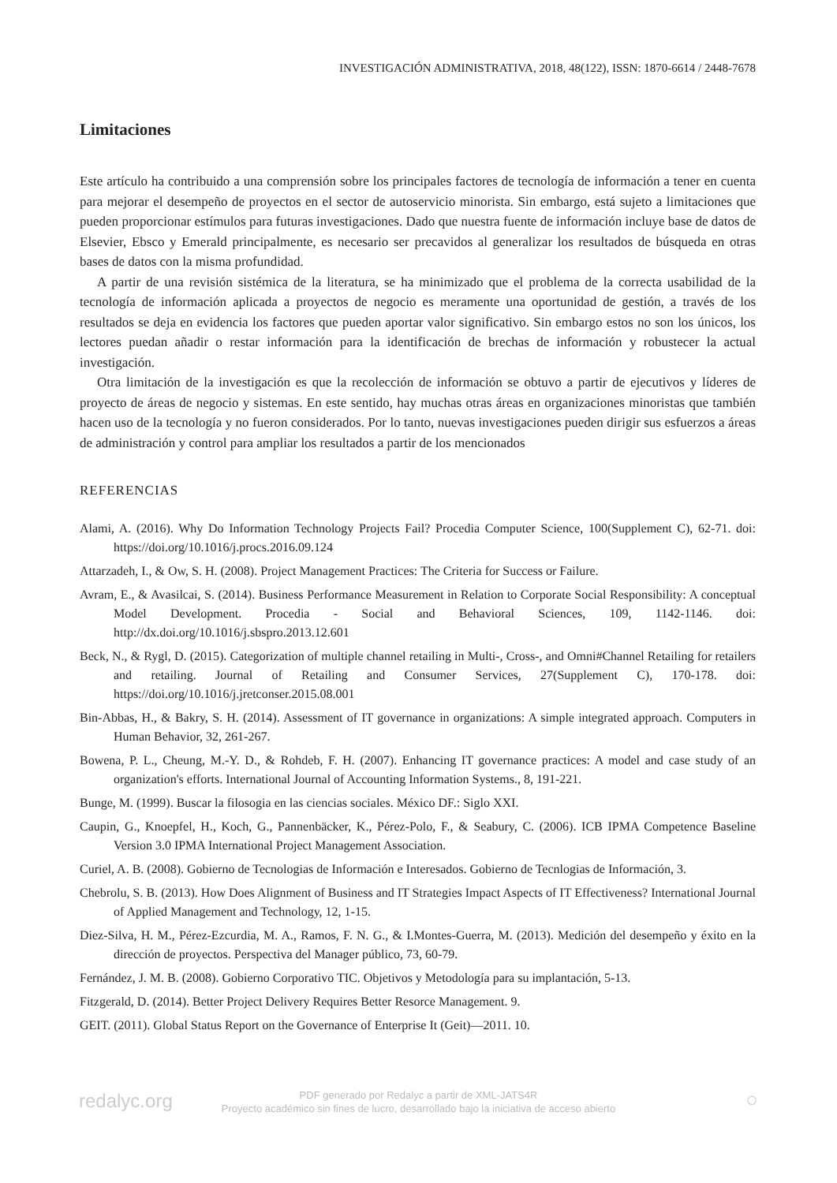INVESTIGACIÓN ADMINISTRATIVA, 2018, 48(122), ISSN: 1870-6614 / 2448-7678
Limitaciones
Este artículo ha contribuido a una comprensión sobre los principales factores de tecnología de información a tener en cuenta para mejorar el desempeño de proyectos en el sector de autoservicio minorista. Sin embargo, está sujeto a limitaciones que pueden proporcionar estímulos para futuras investigaciones. Dado que nuestra fuente de información incluye base de datos de Elsevier, Ebsco y Emerald principalmente, es necesario ser precavidos al generalizar los resultados de búsqueda en otras bases de datos con la misma profundidad.
A partir de una revisión sistémica de la literatura, se ha minimizado que el problema de la correcta usabilidad de la tecnología de información aplicada a proyectos de negocio es meramente una oportunidad de gestión, a través de los resultados se deja en evidencia los factores que pueden aportar valor significativo. Sin embargo estos no son los únicos, los lectores puedan añadir o restar información para la identificación de brechas de información y robustecer la actual investigación.
Otra limitación de la investigación es que la recolección de información se obtuvo a partir de ejecutivos y líderes de proyecto de áreas de negocio y sistemas. En este sentido, hay muchas otras áreas en organizaciones minoristas que también hacen uso de la tecnología y no fueron considerados. Por lo tanto, nuevas investigaciones pueden dirigir sus esfuerzos a áreas de administración y control para ampliar los resultados a partir de los mencionados
REFERENCIAS
Alami, A. (2016). Why Do Information Technology Projects Fail? Procedia Computer Science, 100(Supplement C), 62-71. doi: https://doi.org/10.1016/j.procs.2016.09.124
Attarzadeh, I., & Ow, S. H. (2008). Project Management Practices: The Criteria for Success or Failure.
Avram, E., & Avasilcai, S. (2014). Business Performance Measurement in Relation to Corporate Social Responsibility: A conceptual Model Development. Procedia - Social and Behavioral Sciences, 109, 1142-1146. doi: http://dx.doi.org/10.1016/j.sbspro.2013.12.601
Beck, N., & Rygl, D. (2015). Categorization of multiple channel retailing in Multi-, Cross-, and Omni#Channel Retailing for retailers and retailing. Journal of Retailing and Consumer Services, 27(Supplement C), 170-178. doi: https://doi.org/10.1016/j.jretconser.2015.08.001
Bin-Abbas, H., & Bakry, S. H. (2014). Assessment of IT governance in organizations: A simple integrated approach. Computers in Human Behavior, 32, 261-267.
Bowena, P. L., Cheung, M.-Y. D., & Rohdeb, F. H. (2007). Enhancing IT governance practices: A model and case study of an organization's efforts. International Journal of Accounting Information Systems., 8, 191-221.
Bunge, M. (1999). Buscar la filosogia en las ciencias sociales. México DF.: Siglo XXI.
Caupin, G., Knoepfel, H., Koch, G., Pannenbäcker, K., Pérez-Polo, F., & Seabury, C. (2006). ICB IPMA Competence Baseline Version 3.0 IPMA International Project Management Association.
Curiel, A. B. (2008). Gobierno de Tecnologias de Información e Interesados. Gobierno de Tecnlogias de Información, 3.
Chebrolu, S. B. (2013). How Does Alignment of Business and IT Strategies Impact Aspects of IT Effectiveness? International Journal of Applied Management and Technology, 12, 1-15.
Diez-Silva, H. M., Pérez-Ezcurdia, M. A., Ramos, F. N. G., & I.Montes-Guerra, M. (2013). Medición del desempeño y éxito en la dirección de proyectos. Perspectiva del Manager público, 73, 60-79.
Fernández, J. M. B. (2008). Gobierno Corporativo TIC. Objetivos y Metodología para su implantación, 5-13.
Fitzgerald, D. (2014). Better Project Delivery Requires Better Resorce Management. 9.
GEIT. (2011). Global Status Report on the Governance of Enterprise It (Geit)—2011. 10.
redalyc.org
PDF generado por Redalyc a partir de XML-JATS4R
Proyecto académico sin fines de lucro, desarrollado bajo la iniciativa de acceso abierto
○